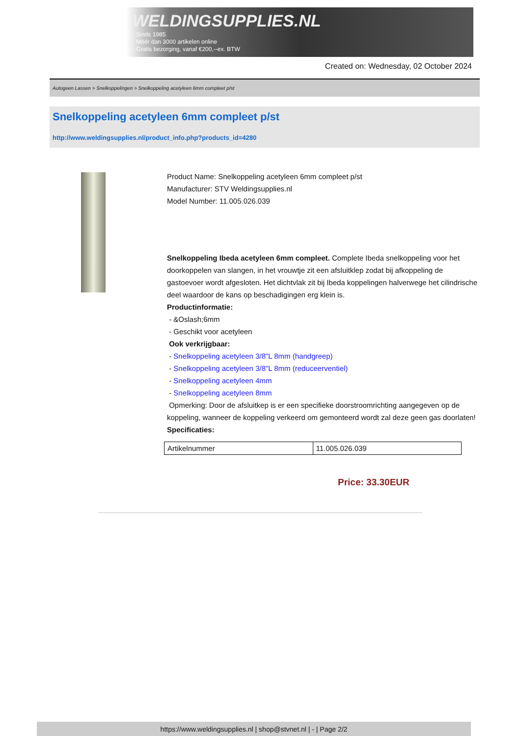WELDINGSUPPLIES.NL
- Sinds 1985
- Méér dan 3000 artikelen online
- Gratis bezorging, vanaf €200,--ex. BTW
Created on: Wednesday, 02 October 2024
Autogeen Lassen > Snelkoppelingen > Snelkoppeling acetyleen 6mm compleet p/st
Snelkoppeling acetyleen 6mm compleet p/st
http://www.weldingsupplies.nl/product_info.php?products_id=4280
Product Name: Snelkoppeling acetyleen 6mm compleet p/st
Manufacturer: STV Weldingsupplies.nl
Model Number: 11.005.026.039
Snelkoppeling Ibeda acetyleen 6mm compleet. Complete Ibeda snelkoppeling voor het doorkoppelen van slangen, in het vrouwtje zit een afsluitklep zodat bij afkoppeling de gastoevoer wordt afgesloten. Het dichtvlak zit bij Ibeda koppelingen halverwege het cilindrische deel waardoor de kans op beschadigingen erg klein is.
Productinformatie:
- &Oslash;6mm
- Geschikt voor acetyleen
Ook verkrijgbaar:
- Snelkoppeling acetyleen 3/8"L 8mm (handgreep)
- Snelkoppeling acetyleen 3/8"L 8mm (reduceerventiel)
- Snelkoppeling acetyleen 4mm
- Snelkoppeling acetyleen 8mm
Opmerking: Door de afsluitkep is er een specifieke doorstroomrichting aangegeven op de koppeling, wanneer de koppeling verkeerd om gemonteerd wordt zal deze geen gas doorlaten! Specificaties:
| Artikelnummer | 11.005.026.039 |
Price: 33.30EUR
https://www.weldingsupplies.nl | shop@stvnet.nl | - | Page 2/2